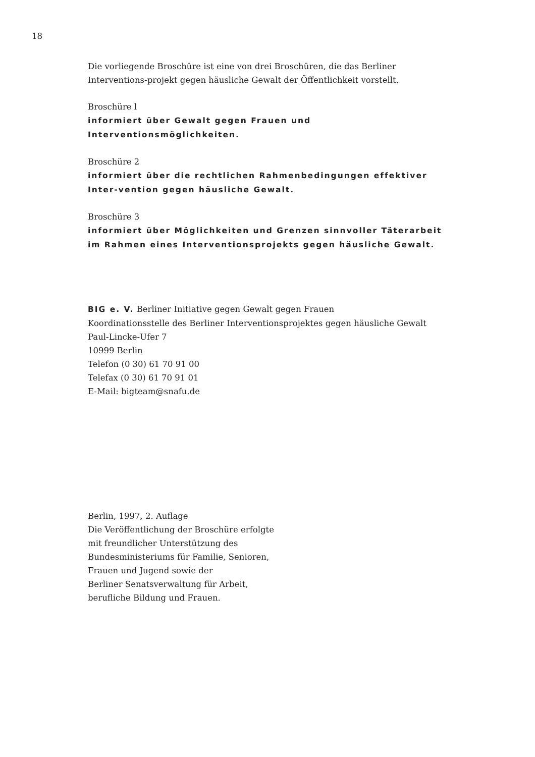18
Die vorliegende Broschüre ist eine von drei Broschüren, die das Berliner Interventions-projekt gegen häusliche Gewalt der Öffentlichkeit vorstellt.
Broschüre l
informiert über Gewalt gegen Frauen und Interventionsmöglichkeiten.
Broschüre 2
informiert über die rechtlichen Rahmenbedingungen effektiver Inter-vention gegen häusliche Gewalt.
Broschüre 3
informiert über Möglichkeiten und Grenzen sinnvoller Täterarbeit im Rahmen eines Interventionsprojekts gegen häusliche Gewalt.
BIG e. V. Berliner Initiative gegen Gewalt gegen Frauen
Koordinationsstelle des Berliner Interventionsprojektes gegen häusliche Gewalt
Paul-Lincke-Ufer 7
10999 Berlin
Telefon (0 30) 61 70 91 00
Telefax (0 30) 61 70 91 01
E-Mail: bigteam@snafu.de
Berlin, 1997, 2. Auflage
Die Veröffentlichung der Broschüre erfolgte
mit freundlicher Unterstützung des
Bundesministeriums für Familie, Senioren,
Frauen und Jugend sowie der
Berliner Senatsverwaltung für Arbeit,
berufliche Bildung und Frauen.